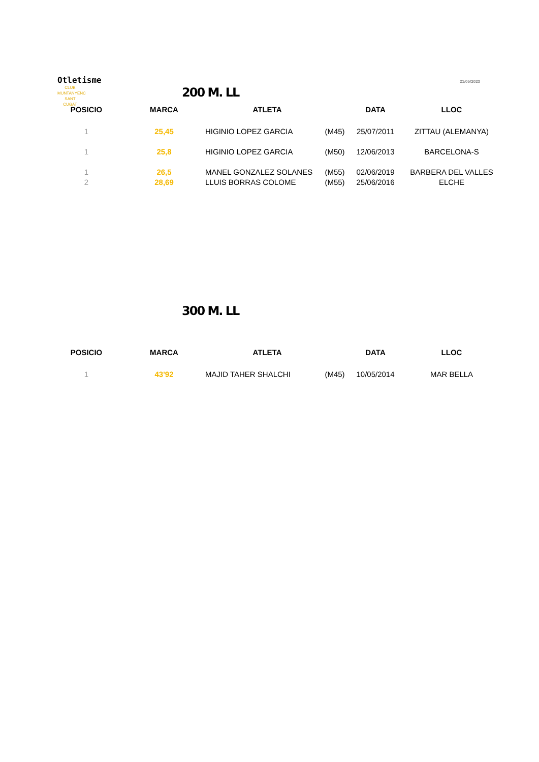Otletisme
CLUB MUNTANYENC
SANT CUGAT
21/05/2023
200 M. LL
| POSICIO | MARCA | ATLETA | | DATA | LLOC |
| --- | --- | --- | --- | --- | --- |
| 1 | 25,45 | HIGINIO LOPEZ GARCIA | (M45) | 25/07/2011 | ZITTAU (ALEMANYA) |
| 1 | 25,8 | HIGINIO LOPEZ GARCIA | (M50) | 12/06/2013 | BARCELONA-S |
| 1 | 26,5 | MANEL GONZALEZ SOLANES | (M55) | 02/06/2019 | BARBERA DEL VALLES |
| 2 | 28,69 | LLUIS BORRAS COLOME | (M55) | 25/06/2016 | ELCHE |
300 M. LL
| POSICIO | MARCA | ATLETA | | DATA | LLOC |
| --- | --- | --- | --- | --- | --- |
| 1 | 43'92 | MAJID TAHER SHALCHI | (M45) | 10/05/2014 | MAR BELLA |